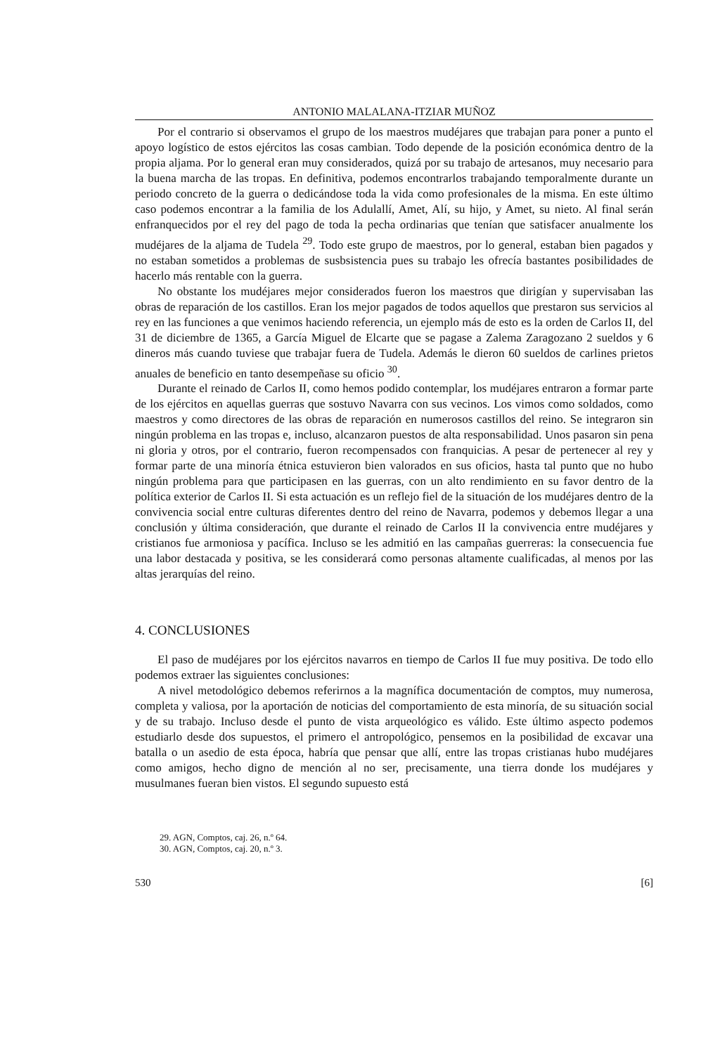ANTONIO MALALANA-ITZIAR MUÑOZ
Por el contrario si observamos el grupo de los maestros mudéjares que trabajan para poner a punto el apoyo logístico de estos ejércitos las cosas cambian. Todo depende de la posición económica dentro de la propia aljama. Por lo general eran muy considerados, quizá por su trabajo de artesanos, muy necesario para la buena marcha de las tropas. En definitiva, podemos encontrarlos trabajando temporalmente durante un periodo concreto de la guerra o dedicándose toda la vida como profesionales de la misma. En este último caso podemos encontrar a la familia de los Adulallí, Amet, Alí, su hijo, y Amet, su nieto. Al final serán enfranquecidos por el rey del pago de toda la pecha ordinarias que tenían que satisfacer anualmente los mudéjares de la aljama de Tudela <sup>29</sup>. Todo este grupo de maestros, por lo general, estaban bien pagados y no estaban sometidos a problemas de susbsistencia pues su trabajo les ofrecía bastantes posibilidades de hacerlo más rentable con la guerra.
No obstante los mudéjares mejor considerados fueron los maestros que dirigían y supervisaban las obras de reparación de los castillos. Eran los mejor pagados de todos aquellos que prestaron sus servicios al rey en las funciones a que venimos haciendo referencia, un ejemplo más de esto es la orden de Carlos II, del 31 de diciembre de 1365, a García Miguel de Elcarte que se pagase a Zalema Zaragozano 2 sueldos y 6 dineros más cuando tuviese que trabajar fuera de Tudela. Además le dieron 60 sueldos de carlines prietos anuales de beneficio en tanto desempeñase su oficio <sup>30</sup>.
Durante el reinado de Carlos II, como hemos podido contemplar, los mudéjares entraron a formar parte de los ejércitos en aquellas guerras que sostuvo Navarra con sus vecinos. Los vimos como soldados, como maestros y como directores de las obras de reparación en numerosos castillos del reino. Se integraron sin ningún problema en las tropas e, incluso, alcanzaron puestos de alta responsabilidad. Unos pasaron sin pena ni gloria y otros, por el contrario, fueron recompensados con franquicias. A pesar de pertenecer al rey y formar parte de una minoría étnica estuvieron bien valorados en sus oficios, hasta tal punto que no hubo ningún problema para que participasen en las guerras, con un alto rendimiento en su favor dentro de la política exterior de Carlos II. Si esta actuación es un reflejo fiel de la situación de los mudéjares dentro de la convivencia social entre culturas diferentes dentro del reino de Navarra, podemos y debemos llegar a una conclusión y última consideración, que durante el reinado de Carlos II la convivencia entre mudéjares y cristianos fue armoniosa y pacífica. Incluso se les admitió en las campañas guerreras: la consecuencia fue una labor destacada y positiva, se les considerará como personas altamente cualificadas, al menos por las altas jerarquías del reino.
4. CONCLUSIONES
El paso de mudéjares por los ejércitos navarros en tiempo de Carlos II fue muy positiva. De todo ello podemos extraer las siguientes conclusiones:
A nivel metodológico debemos referirnos a la magnífica documentación de comptos, muy numerosa, completa y valiosa, por la aportación de noticias del comportamiento de esta minoría, de su situación social y de su trabajo. Incluso desde el punto de vista arqueológico es válido. Este último aspecto podemos estudiarlo desde dos supuestos, el primero el antropológico, pensemos en la posibilidad de excavar una batalla o un asedio de esta época, habría que pensar que allí, entre las tropas cristianas hubo mudéjares como amigos, hecho digno de mención al no ser, precisamente, una tierra donde los mudéjares y musulmanes fueran bien vistos. El segundo supuesto está
29. AGN, Comptos, caj. 26, n.º 64.
30. AGN, Comptos, caj. 20, n.º 3.
530 [6]